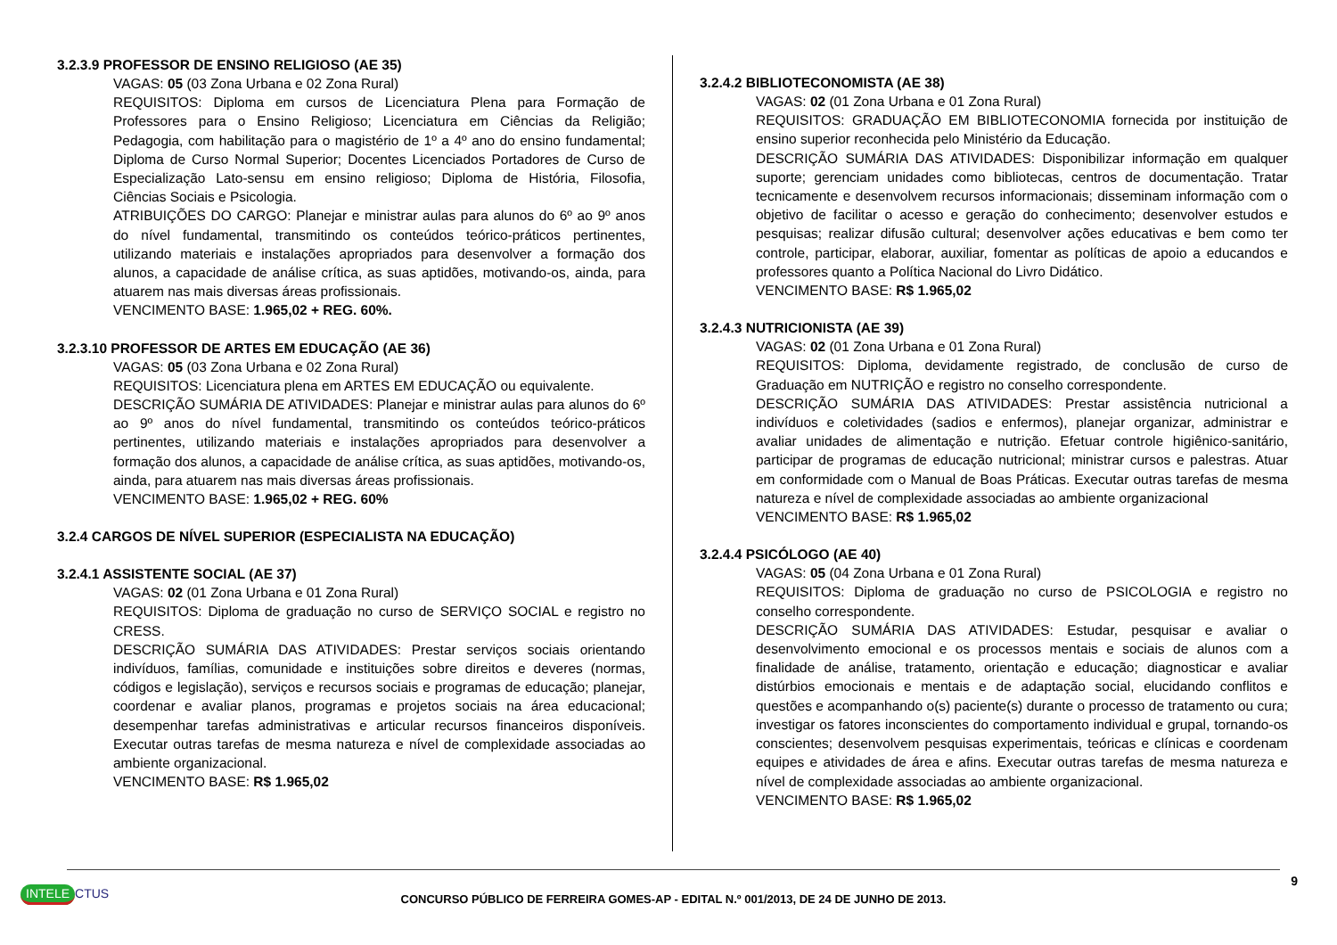3.2.3.9 PROFESSOR DE ENSINO RELIGIOSO (AE 35)
VAGAS: 05 (03 Zona Urbana e 02 Zona Rural)
REQUISITOS: Diploma em cursos de Licenciatura Plena para Formação de Professores para o Ensino Religioso; Licenciatura em Ciências da Religião; Pedagogia, com habilitação para o magistério de 1º a 4º ano do ensino fundamental; Diploma de Curso Normal Superior; Docentes Licenciados Portadores de Curso de Especialização Lato-sensu em ensino religioso; Diploma de História, Filosofia, Ciências Sociais e Psicologia.
ATRIBUIÇÕES DO CARGO: Planejar e ministrar aulas para alunos do 6º ao 9º anos do nível fundamental, transmitindo os conteúdos teórico-práticos pertinentes, utilizando materiais e instalações apropriados para desenvolver a formação dos alunos, a capacidade de análise crítica, as suas aptidões, motivando-os, ainda, para atuarem nas mais diversas áreas profissionais.
VENCIMENTO BASE: 1.965,02 + REG. 60%.
3.2.3.10 PROFESSOR DE ARTES EM EDUCAÇÃO (AE 36)
VAGAS: 05 (03 Zona Urbana e 02 Zona Rural)
REQUISITOS: Licenciatura plena em ARTES EM EDUCAÇÃO ou equivalente.
DESCRIÇÃO SUMÁRIA DE ATIVIDADES: Planejar e ministrar aulas para alunos do 6º ao 9º anos do nível fundamental, transmitindo os conteúdos teórico-práticos pertinentes, utilizando materiais e instalações apropriados para desenvolver a formação dos alunos, a capacidade de análise crítica, as suas aptidões, motivando-os, ainda, para atuarem nas mais diversas áreas profissionais.
VENCIMENTO BASE: 1.965,02 + REG. 60%
3.2.4 CARGOS DE NÍVEL SUPERIOR (ESPECIALISTA NA EDUCAÇÃO)
3.2.4.1 ASSISTENTE SOCIAL (AE 37)
VAGAS: 02 (01 Zona Urbana e 01 Zona Rural)
REQUISITOS: Diploma de graduação no curso de SERVIÇO SOCIAL e registro no CRESS.
DESCRIÇÃO SUMÁRIA DAS ATIVIDADES: Prestar serviços sociais orientando indivíduos, famílias, comunidade e instituições sobre direitos e deveres (normas, códigos e legislação), serviços e recursos sociais e programas de educação; planejar, coordenar e avaliar planos, programas e projetos sociais na área educacional; desempenhar tarefas administrativas e articular recursos financeiros disponíveis. Executar outras tarefas de mesma natureza e nível de complexidade associadas ao ambiente organizacional.
VENCIMENTO BASE: R$ 1.965,02
3.2.4.2 BIBLIOTECONOMISTA (AE 38)
VAGAS: 02 (01 Zona Urbana e 01 Zona Rural)
REQUISITOS: GRADUAÇÃO EM BIBLIOTECONOMIA fornecida por instituição de ensino superior reconhecida pelo Ministério da Educação.
DESCRIÇÃO SUMÁRIA DAS ATIVIDADES: Disponibilizar informação em qualquer suporte; gerenciam unidades como bibliotecas, centros de documentação. Tratar tecnicamente e desenvolvem recursos informacionais; disseminam informação com o objetivo de facilitar o acesso e geração do conhecimento; desenvolver estudos e pesquisas; realizar difusão cultural; desenvolver ações educativas e bem como ter controle, participar, elaborar, auxiliar, fomentar as políticas de apoio a educandos e professores quanto a Política Nacional do Livro Didático.
VENCIMENTO BASE: R$ 1.965,02
3.2.4.3 NUTRICIONISTA (AE 39)
VAGAS: 02 (01 Zona Urbana e 01 Zona Rural)
REQUISITOS: Diploma, devidamente registrado, de conclusão de curso de Graduação em NUTRIÇÃO e registro no conselho correspondente.
DESCRIÇÃO SUMÁRIA DAS ATIVIDADES: Prestar assistência nutricional a indivíduos e coletividades (sadios e enfermos), planejar organizar, administrar e avaliar unidades de alimentação e nutrição. Efetuar controle higiênico-sanitário, participar de programas de educação nutricional; ministrar cursos e palestras. Atuar em conformidade com o Manual de Boas Práticas. Executar outras tarefas de mesma natureza e nível de complexidade associadas ao ambiente organizacional
VENCIMENTO BASE: R$ 1.965,02
3.2.4.4 PSICÓLOGO (AE 40)
VAGAS: 05 (04 Zona Urbana e 01 Zona Rural)
REQUISITOS: Diploma de graduação no curso de PSICOLOGIA e registro no conselho correspondente.
DESCRIÇÃO SUMÁRIA DAS ATIVIDADES: Estudar, pesquisar e avaliar o desenvolvimento emocional e os processos mentais e sociais de alunos com a finalidade de análise, tratamento, orientação e educação; diagnosticar e avaliar distúrbios emocionais e mentais e de adaptação social, elucidando conflitos e questões e acompanhando o(s) paciente(s) durante o processo de tratamento ou cura; investigar os fatores inconscientes do comportamento individual e grupal, tornando-os conscientes; desenvolvem pesquisas experimentais, teóricas e clínicas e coordenam equipes e atividades de área e afins. Executar outras tarefas de mesma natureza e nível de complexidade associadas ao ambiente organizacional.
VENCIMENTO BASE: R$ 1.965,02
9
INTELE CTUS
CONCURSO PÚBLICO DE FERREIRA GOMES-AP - EDITAL N.º 001/2013, DE 24 DE JUNHO DE 2013.